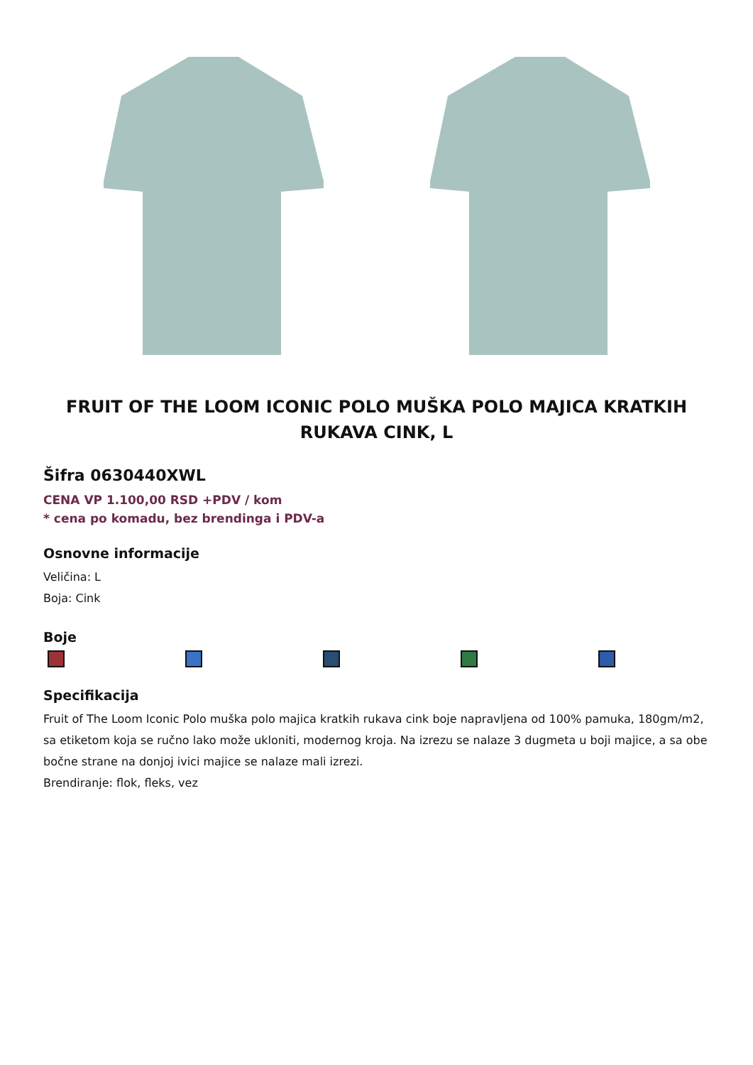FRUIT OF THE LOOM ICONIC POLO MUŠKA POLO MAJICA KRATKIH RUKAVA CINK, L
Šifra 0630440XWL
CENA VP 1.100,00 RSD +PDV / kom
* cena po komadu, bez brendinga i PDV-a
Osnovne informacije
Veličina: L
Boja: Cink
Boje
Specifikacija
Fruit of The Loom Iconic Polo muška polo majica kratkih rukava cink boje napravljena od 100% pamuka, 180gm/m2, sa etiketom koja se ručno lako može ukloniti, modernog kroja. Na izrezu se nalaze 3 dugmeta u boji majice, a sa obe bočne strane na donjoj ivici majice se nalaze mali izrezi.
Brendiranje: flok, fleks, vez